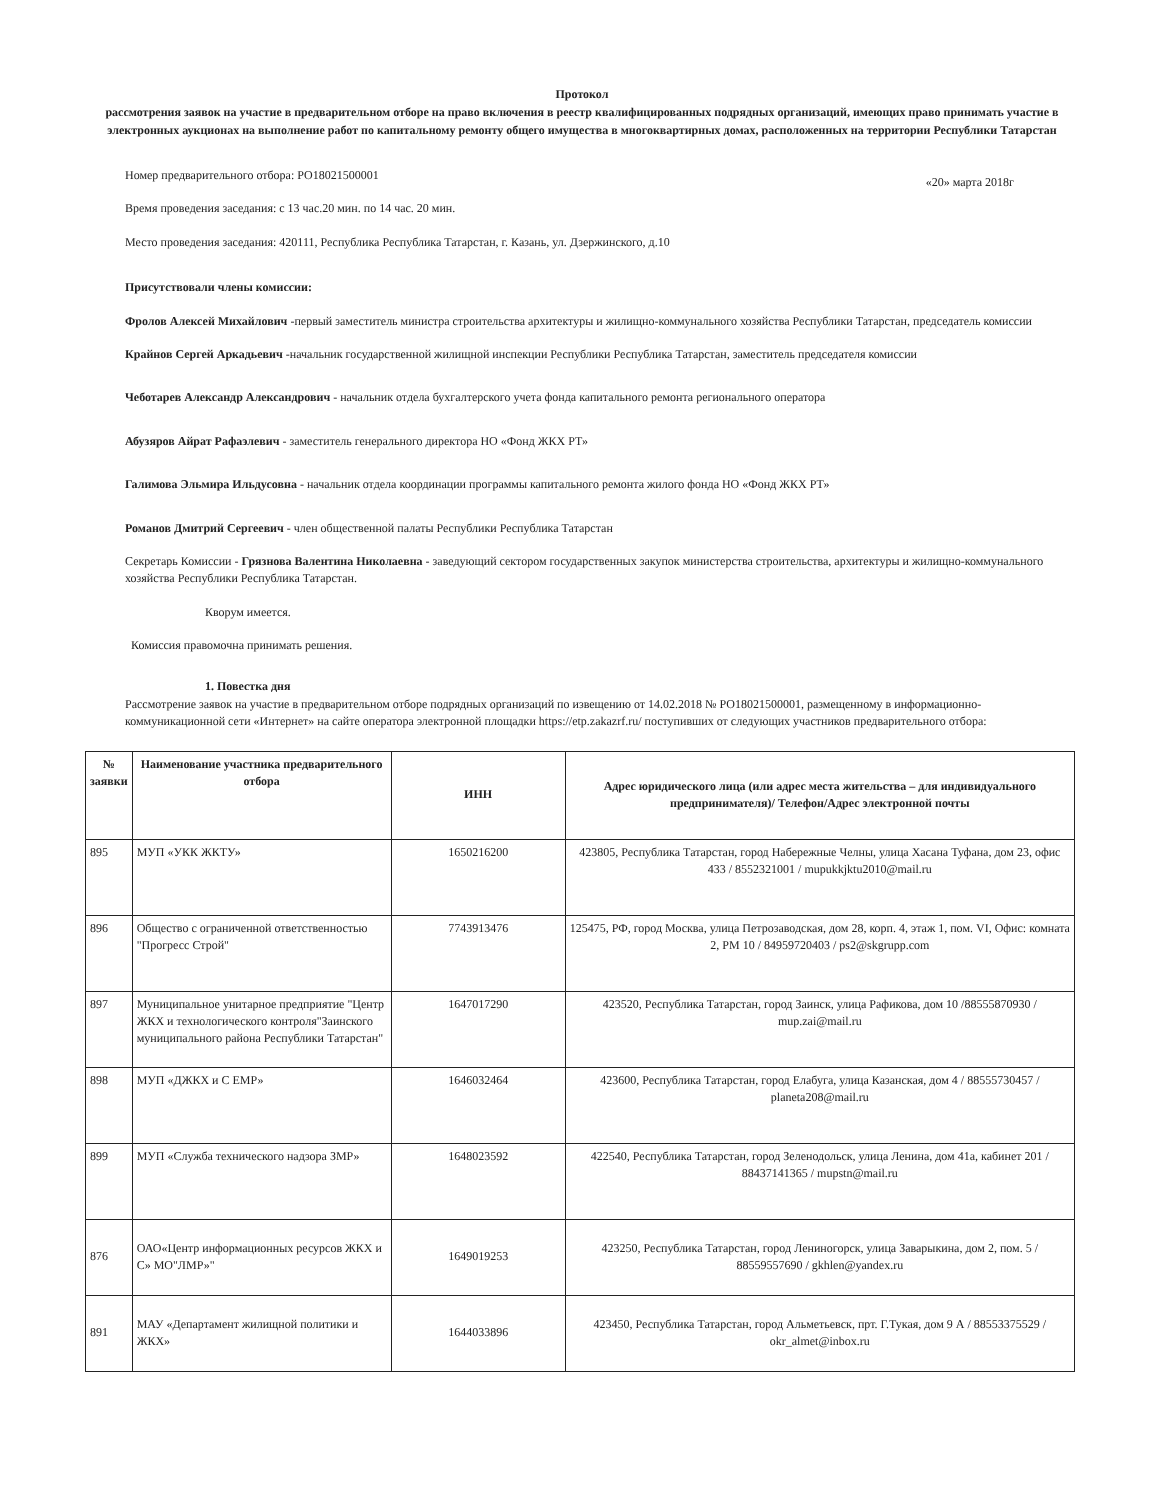Протокол
рассмотрения заявок на участие в предварительном отборе на право включения в реестр квалифицированных подрядных организаций, имеющих право принимать участие в электронных аукционах на выполнение работ по капитальному ремонту общего имущества в многоквартирных домах, расположенных на территории Республики Татарстан
«20» марта 2018г
Номер предварительного отбора: РО18021500001
Время проведения заседания: с 13 час.20 мин. по 14 час. 20 мин.
Место проведения заседания: 420111, Республика Республика Татарстан, г. Казань, ул. Дзержинского, д.10
Присутствовали члены комиссии:
Фролов Алексей Михайлович -первый заместитель министра строительства архитектуры и жилищно-коммунального хозяйства Республики Татарстан, председатель комиссии
Крайнов Сергей Аркадьевич -начальник государственной жилищной инспекции Республики Республика Татарстан, заместитель председателя комиссии
Чеботарев Александр Александрович - начальник отдела бухгалтерского учета фонда капитального ремонта регионального оператора
Абузяров Айрат Рафаэлевич - заместитель генерального директора НО «Фонд ЖКХ РТ»
Галимова Эльмира Ильдусовна - начальник отдела координации программы капитального ремонта жилого фонда НО «Фонд ЖКХ РТ»
Романов Дмитрий Сергеевич - член общественной палаты Республики Республика Татарстан
Секретарь Комиссии - Грязнова Валентина Николаевна - заведующий сектором государственных закупок министерства строительства, архитектуры и жилищно-коммунального хозяйства Республики Республика Татарстан.
Кворум имеется.
Комиссия правомочна принимать решения.
1. Повестка дня
Рассмотрение заявок на участие в предварительном отборе подрядных организаций по извещению от 14.02.2018 № РО18021500001, размещенному в информационно-коммуникационной сети «Интернет» на сайте оператора электронной площадки https://etp.zakazrf.ru/ поступивших от следующих участников предварительного отбора:
| № заявки | Наименование участника предварительного отбора | ИНН | Адрес юридического лица (или адрес места жительства – для индивидуального предпринимателя)/ Телефон/Адрес электронной почты |
| --- | --- | --- | --- |
| 895 | МУП «УКК ЖКТУ» | 1650216200 | 423805, Республика Татарстан, город Набережные Челны, улица Хасана Туфана, дом 23, офис 433 / 8552321001 / mupukkjktu2010@mail.ru |
| 896 | Общество с ограниченной ответственностью "Прогресс Строй" | 7743913476 | 125475, РФ, город Москва, улица Петрозаводская, дом 28, корп. 4, этаж 1, пом. VI, Офис: комната 2, РМ 10 / 84959720403 / ps2@skgrupp.com |
| 897 | Муниципальное унитарное предприятие "Центр ЖКХ и технологического контроля"Заинского муниципального района Республики Татарстан" | 1647017290 | 423520, Республика Татарстан, город Заинск, улица Рафикова, дом 10 /88555870930 / mup.zai@mail.ru |
| 898 | МУП «ДЖКХ и С ЕМР» | 1646032464 | 423600, Республика Татарстан, город Елабуга, улица Казанская, дом 4 / 88555730457 / planeta208@mail.ru |
| 899 | МУП «Служба технического надзора ЗМР» | 1648023592 | 422540, Республика Татарстан, город Зеленодольск, улица Ленина, дом 41а, кабинет 201 / 88437141365 / mupstn@mail.ru |
| 876 | ОАО«Центр информационных ресурсов ЖКХ и С» МО"ЛМР»" | 1649019253 | 423250, Республика Татарстан, город Лениногорск, улица Заварыкина, дом 2, пом. 5 / 88559557690 / gkhlen@yandex.ru |
| 891 | МАУ «Департамент жилищной политики и ЖКХ» | 1644033896 | 423450, Республика Татарстан, город Альметьевск, прт. Г.Тукая, дом 9 А / 88553375529 / okr_almet@inbox.ru |